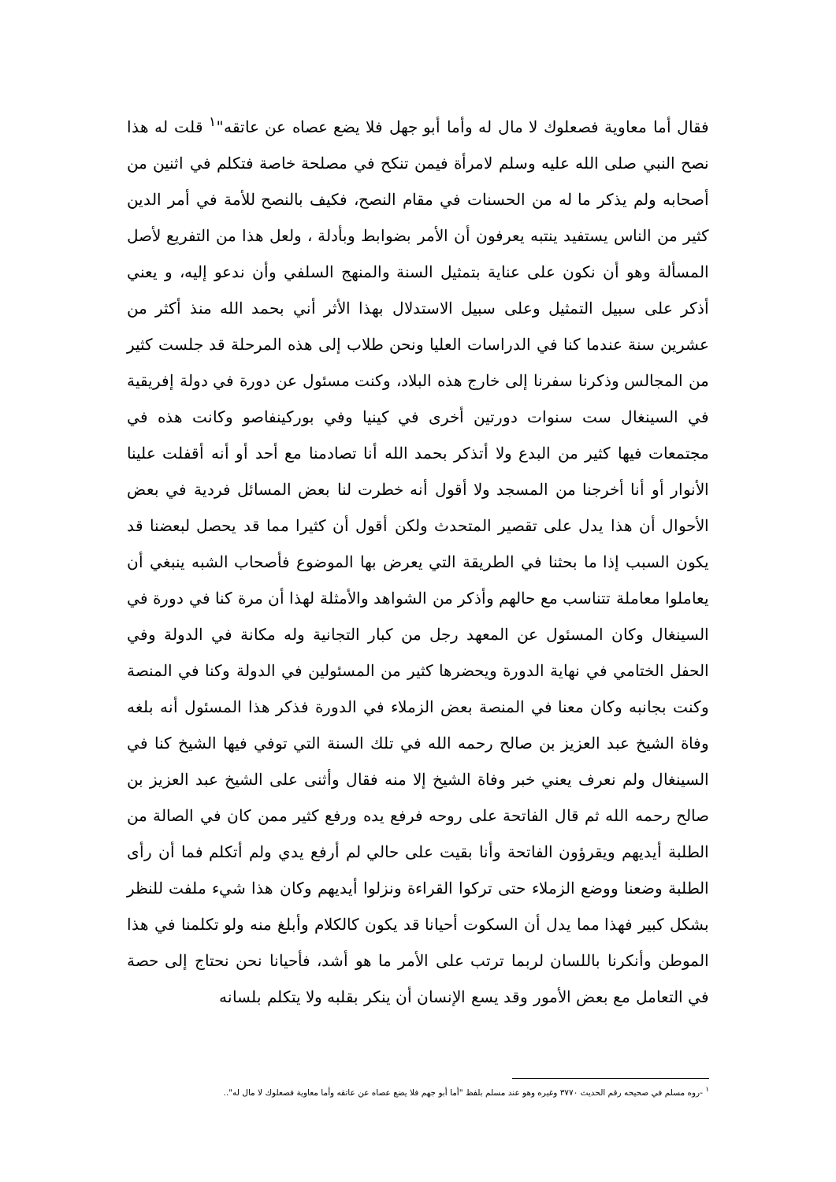فقال أما معاوية فصعلوك لا مال له وأما أبو جهل فلا يضع عصاه عن عاتقه"<sup>١</sup> قلت له هذا نصح النبي صلى الله عليه وسلم لامرأة فيمن تنكح في مصلحة خاصة فتكلم في اثنين من أصحابه ولم يذكر ما له من الحسنات في مقام النصح، فكيف بالنصح للأمة في أمر الدين كثير من الناس يستفيد ينتبه يعرفون أن الأمر بضوابط وبأدلة ، ولعل هذا من التفريع لأصل المسألة وهو أن نكون على عناية بتمثيل السنة والمنهج السلفي وأن ندعو إليه، و يعني أذكر على سبيل التمثيل وعلى سبيل الاستدلال بهذا الأثر أني بحمد الله منذ أكثر من عشرين سنة عندما كنا في الدراسات العليا ونحن طلاب إلى هذه المرحلة قد جلست كثير من المجالس وذكرنا سفرنا إلى خارج هذه البلاد، وكنت مسئول عن دورة في دولة إفريقية في السينغال ست سنوات دورتين أخرى في كينيا وفي بوركينفاصو وكانت هذه في مجتمعات فيها كثير من البدع ولا أتذكر بحمد الله أنا تصادمنا مع أحد أو أنه أقفلت علينا الأنوار أو أنا أخرجنا من المسجد ولا أقول أنه خطرت لنا بعض المسائل فردية في بعض الأحوال أن هذا يدل على تقصير المتحدث ولكن أقول أن كثيرا مما قد يحصل لبعضنا قد يكون السبب إذا ما بحثنا في الطريقة التي يعرض بها الموضوع فأصحاب الشبه ينبغي أن يعاملوا معاملة تتناسب مع حالهم وأذكر من الشواهد والأمثلة لهذا أن مرة كنا في دورة في السينغال وكان المسئول عن المعهد رجل من كبار التجانية وله مكانة في الدولة وفي الحفل الختامي في نهاية الدورة ويحضرها كثير من المسئولين في الدولة وكنا في المنصة وكنت بجانبه وكان معنا في المنصة بعض الزملاء في الدورة فذكر هذا المسئول أنه بلغه وفاة الشيخ عبد العزيز بن صالح رحمه الله في تلك السنة التي توفي فيها الشيخ كنا في السينغال ولم نعرف يعني خبر وفاة الشيخ إلا منه فقال وأثنى على الشيخ عبد العزيز بن صالح رحمه الله ثم قال الفاتحة على روحه فرفع يده ورفع كثير ممن كان في الصالة من الطلبة أيديهم ويقرؤون الفاتحة وأنا بقيت على حالي لم أرفع يدي ولم أتكلم فما أن رأى الطلبة وضعنا ووضع الزملاء حتى تركوا القراءة ونزلوا أيديهم وكان هذا شيء ملفت للنظر بشكل كبير فهذا مما يدل أن السكوت أحيانا قد يكون كالكلام وأبلغ منه ولو تكلمنا في هذا الموطن وأنكرنا باللسان لربما ترتب على الأمر ما هو أشد، فأحيانا نحن نحتاج إلى حصة في التعامل مع بعض الأمور وقد يسع الإنسان أن ينكر بقلبه ولا يتكلم بلسانه
<sup>١</sup> -روه مسلم في صحيحه رقم الحديث ٣٧٧٠ وغيره وهو عند مسلم بلفظ "أما أبو جهم فلا يضع عصاه عن عاتقه وأما معاوية فصعلوك لا مال له"..